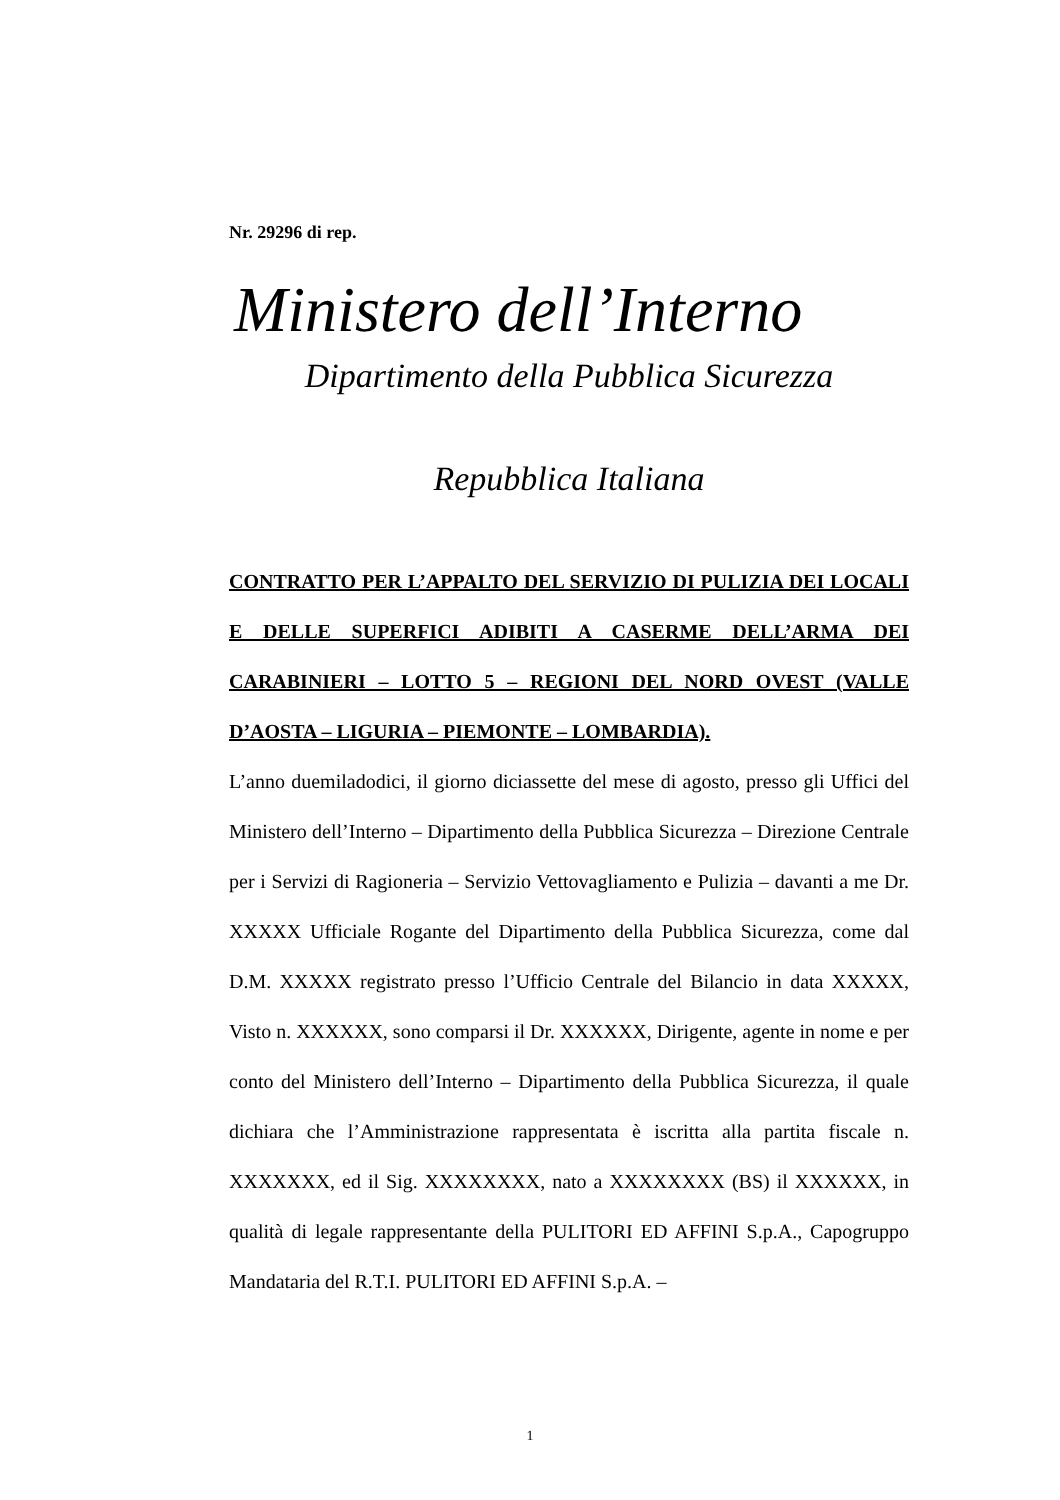Nr. 29296 di rep.
Ministero dell’Interno
Dipartimento della Pubblica Sicurezza
Repubblica Italiana
CONTRATTO PER L’APPALTO DEL SERVIZIO DI PULIZIA DEI LOCALI E DELLE SUPERFICI ADIBITI A CASERME DELL’ARMA DEI CARABINIERI – LOTTO 5 – REGIONI DEL NORD OVEST (VALLE D’AOSTA – LIGURIA – PIEMONTE – LOMBARDIA).
L’anno duemiladodici, il giorno diciassette del mese di agosto, presso gli Uffici del Ministero dell’Interno – Dipartimento della Pubblica Sicurezza – Direzione Centrale per i Servizi di Ragioneria – Servizio Vettovagliamento e Pulizia – davanti a me Dr. XXXXX Ufficiale Rogante del Dipartimento della Pubblica Sicurezza, come dal D.M. XXXXX registrato presso l’Ufficio Centrale del Bilancio in data XXXXX, Visto n. XXXXXX, sono comparsi il Dr. XXXXXX, Dirigente, agente in nome e per conto del Ministero dell’Interno – Dipartimento della Pubblica Sicurezza, il quale dichiara che l’Amministrazione rappresentata è iscritta alla partita fiscale n. XXXXXXX, ed il Sig. XXXXXXXX, nato a XXXXXXXX (BS) il XXXXXX, in qualità di legale rappresentante della PULITORI ED AFFINI S.p.A., Capogruppo Mandataria del R.T.I. PULITORI ED AFFINI S.p.A. –
1